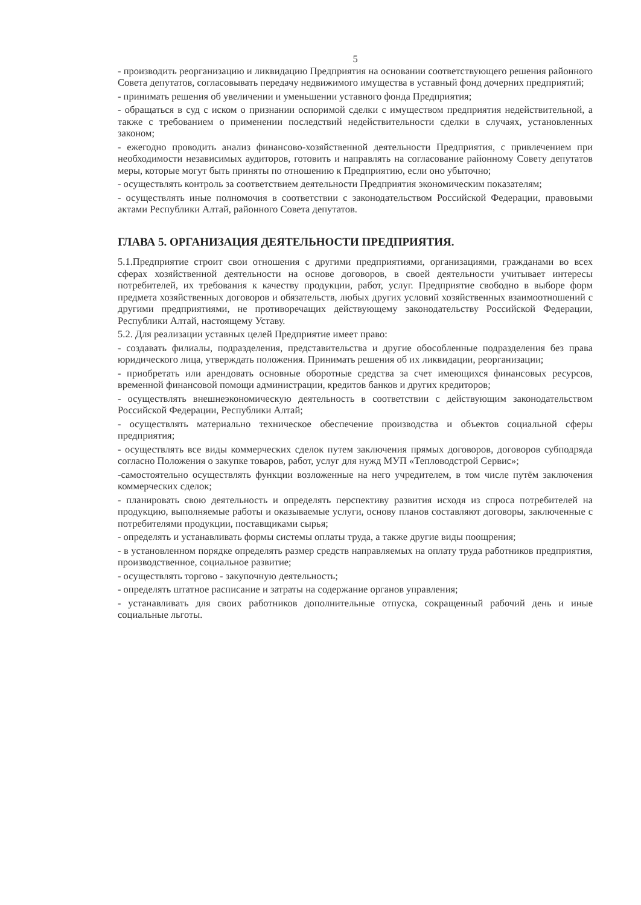5
- производить реорганизацию и ликвидацию Предприятия на основании соответствующего решения районного Совета депутатов, согласовывать передачу недвижимого имущества в уставный фонд дочерних предприятий;
- принимать решения об увеличении и уменьшении уставного фонда Предприятия;
- обращаться в суд с иском о признании оспоримой сделки с имуществом предприятия недействительной, а также с требованием о применении последствий недействительности сделки в случаях, установленных законом;
- ежегодно проводить анализ финансово-хозяйственной деятельности Предприятия, с привлечением при необходимости независимых аудиторов, готовить и направлять на согласование районному Совету депутатов меры, которые могут быть приняты по отношению к Предприятию, если оно убыточно;
- осуществлять контроль за соответствием деятельности Предприятия экономическим показателям;
- осуществлять иные полномочия в соответствии с законодательством Российской Федерации, правовыми актами Республики Алтай, районного Совета депутатов.
ГЛАВА 5. ОРГАНИЗАЦИЯ ДЕЯТЕЛЬНОСТИ ПРЕДПРИЯТИЯ.
5.1.Предприятие строит свои отношения с другими предприятиями, организациями, гражданами во всех сферах хозяйственной деятельности на основе договоров, в своей деятельности учитывает интересы потребителей, их требования к качеству продукции, работ, услуг. Предприятие свободно в выборе форм предмета хозяйственных договоров и обязательств, любых других условий хозяйственных взаимоотношений с другими предприятиями, не противоречащих действующему законодательству Российской Федерации, Республики Алтай, настоящему Уставу.
5.2. Для реализации уставных целей Предприятие имеет право:
- создавать филиалы, подразделения, представительства и другие обособленные подразделения без права юридического лица, утверждать положения. Принимать решения об их ликвидации, реорганизации;
- приобретать или арендовать основные оборотные средства за счет имеющихся финансовых ресурсов, временной финансовой помощи администрации, кредитов банков и других кредиторов;
- осуществлять внешнеэкономическую деятельность в соответствии с действующим законодательством Российской Федерации, Республики Алтай;
- осуществлять материально техническое обеспечение производства и объектов социальной сферы предприятия;
- осуществлять все виды коммерческих сделок путем заключения прямых договоров, договоров субподряда согласно Положения о закупке товаров, работ, услуг для нужд МУП «Тепловодстрой Сервис»;
-самостоятельно осуществлять функции возложенные на него учредителем, в том числе путём заключения коммерческих сделок;
- планировать свою деятельность и определять перспективу развития исходя из спроса потребителей на продукцию, выполняемые работы и оказываемые услуги, основу планов составляют договоры, заключенные с потребителями продукции, поставщиками сырья;
- определять и устанавливать формы системы оплаты труда, а также другие виды поощрения;
- в установленном порядке определять размер средств направляемых на оплату труда работников предприятия, производственное, социальное развитие;
- осуществлять торгово - закупочную деятельность;
- определять штатное расписание и затраты на содержание органов управления;
- устанавливать для своих работников дополнительные отпуска, сокращенный рабочий день и иные социальные льготы.